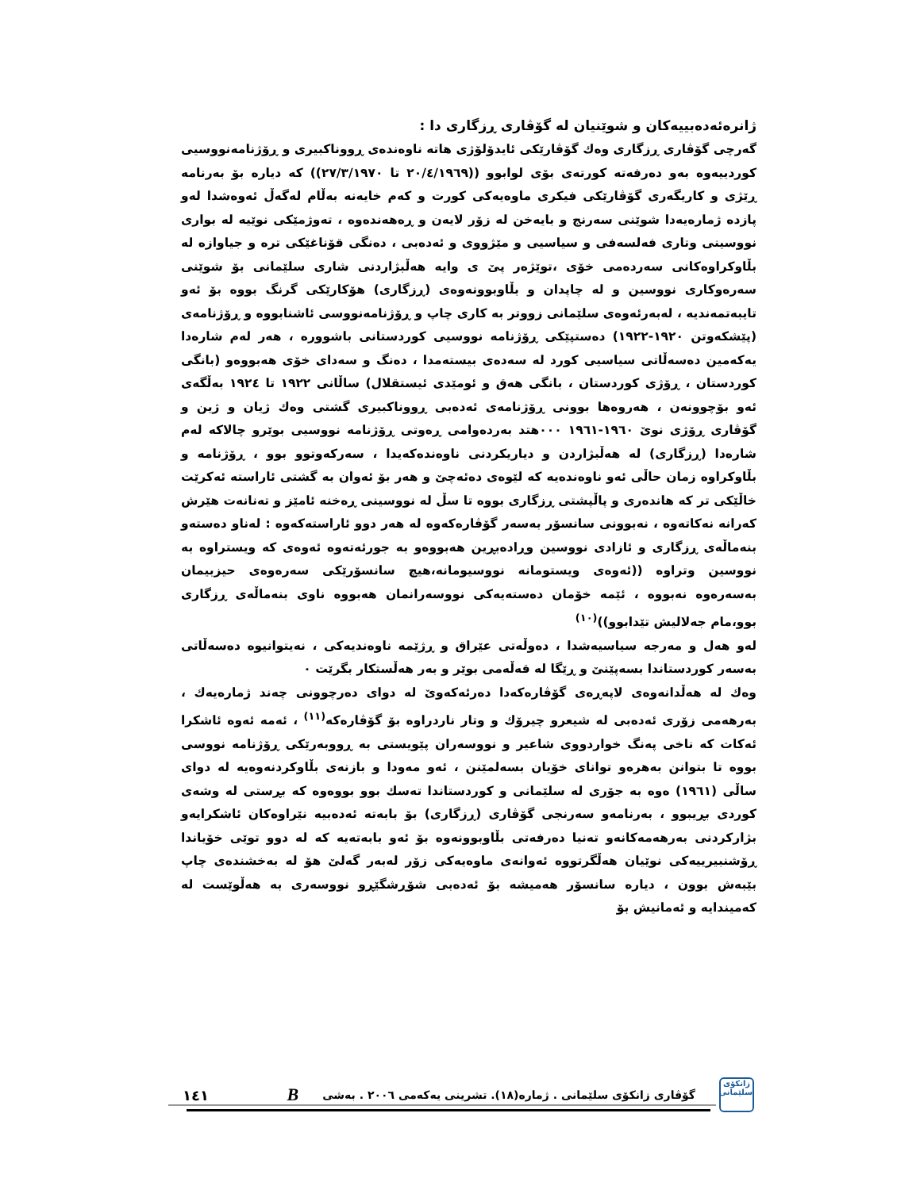ژانرەئەدەبییەکان و شوێنیان لە گۆڤاری ڕزگاری دا :
گەرچی گۆڤاری ڕزگاری وەك گۆڤارێکی ئایدۆلۆژی هاتە ناوەندەی ڕووناکبیری و ڕۆژنامەنووسیی کوردییەوە بەو دەرفەتە کورتەی بۆی لوابوو ((٢٠/٤/١٩٦٩ تا ٢٧/٣/١٩٧٠)) کە دیارە بۆ بەرنامە ڕێژی و کاریگەری گۆڤارێکی فیکری ماوەیەکی کورت و کەم خایەنە بەڵام لەگەڵ ئەوەشدا لەو پازدە ژمارەیەدا شوێنی سەرنج و بایەخن لە زۆر لایەن و ڕەهەندەوە ، تەوژمێکی نوێیە لە بواری نووسینی وتاری فەلسەفی و سیاسیی و مێژووی و ئەدەبی ، دەنگی قۆناغێکی ترە و جیاوازە لە بڵاوکراوەکانی سەردەمی خۆی ،توێژەر پێ ی وایە هەڵبژاردنی شاری سلێمانی بۆ شوێنی سەرەوکاری نووسین و لە چاپدان و بڵاوبوونەوەی (ڕزگاری) هۆکارێکی گرنگ بووە بۆ ئەو تایبەتمەندیە ، لەبەرئەوەی سلێمانی زووتر بە کاری چاپ و ڕۆژنامەنووسی ئاشنابووە و ڕۆژنامەی (پێشکەوتن ١٩٢٠-١٩٢٢) دەستپێکی ڕۆژنامە نووسیی کوردستانی باشوورە ، هەر لەم شارەدا یەکەمین دەسەڵاتی سیاسیی کورد لە سەدەی بیستەمدا ، دەنگ و سەدای خۆی هەبووەو (بانگی کوردستان ، ڕۆژی کوردستان ، بانگی هەق و ئومێدی ئیستقلال) ساڵانی ١٩٢٢ تا ١٩٢٤ بەڵگەی ئەو بۆچوونەن ، هەروەها بوونی ڕۆژنامەی ئەدەبی ڕووناکبیری گشتی وەك ژیان و ژین و گۆڤاری ڕۆژی نوێ ١٩٦٠-١٩٦١ ٠٠٠هتد بەردەوامی ڕەوتی ڕۆژنامە نووسیی بوێرو چالاکە لەم شارەدا (ڕزگاری) لە هەڵبژاردن و دیاریکردنی ناوەندەکەیدا ، سەرکەوتوو بوو ، ڕۆژنامە و بڵاوکراوە زمان حاڵی ئەو ناوەندەیە کە لێوەی دەئەچێ و هەر بۆ ئەوان بە گشتی ئاراستە ئەکرێت خاڵێکی تر کە هاندەری و پاڵپشتی ڕزگاری بووە تا سڵ لە نووسینی ڕەخنە ئامێز و تەنانەت هێرش کەرانە نەکاتەوە ، نەبوونی سانسۆر بەسەر گۆڤارەکەوە لە هەر دوو ئاراستەکەوە : لەناو دەستەو بنەماڵەی ڕزگاری و ئازادی نووسین وڕادەبڕین هەبووەو بە جورئەتەوە ئەوەی کە ویستراوە بە نووسین وتراوە ((ئەوەی ویستومانە نووسیومانە،هیچ سانسۆرێکی سەرەوەی حیزبیمان بەسەرەوە نەبووە ، ئێمە خۆمان دەستەیەکی نووسەرانمان هەبووە ناوی بنەماڵەی ڕزگاری بوو،مام جەلالیش تێدابوو))<sup>(١٠)</sup>
لەو هەل و مەرجە سیاسیەشدا ، دەوڵەتی عێراق و ڕژێمە ناوەندیەکی ، نەیتوانیوە دەسەڵاتی بەسەر کوردستاندا بسەپێنێ و ڕێگا لە قەڵەمی بوێر و بەر هەڵستکار بگرێت ٠
وەك لە هەڵدانەوەی لاپەڕەی گۆڤارەکەدا دەرئەکەوێ لە دوای دەرچوونی چەند ژمارەیەك ، بەرهەمی زۆری ئەدەبی لە شیعرو چیرۆك و وتار ناردراوە بۆ گۆڤارەکە<sup>(١١)</sup> ، ئەمە ئەوە ئاشکرا ئەکات کە ناخی پەنگ خواردووی شاعیر و نووسەران پێویستی بە ڕووبەرێکی ڕۆژنامە نووسی بووە تا بتوانن بەهرەو توانای خۆیان بسەلمێنن ، ئەو مەودا و بازنەی بڵاوکردنەوەیە لە دوای ساڵی (١٩٦١) ەوە بە جۆری لە سلێمانی و کوردستاندا تەسك بوو بووەوە کە بڕستی لە وشەی کوردی بڕیبوو ، بەرنامەو سەرنجی گۆڤاری (ڕزگاری) بۆ بابەتە ئەدەبیە نێراوەکان ئاشکرایەو بژارکردنی بەرهەمەکانەو تەنیا دەرفەتی بڵاوبوونەوە بۆ ئەو بابەتەیە کە لە دوو توێی خۆیاندا ڕۆشنبیرییەکی نوێیان هەڵگرتووە ئەوانەی ماوەیەکی زۆر لەبەر گەلێ هۆ لە بەخشندەی چاپ بێبەش بوون ، دیارە سانسۆر هەمیشە بۆ ئەدەبی شۆڕشگێڕو نووسەری بە هەڵوێست لە کەمیندایە و ئەمانیش بۆ
زانکۆی سلێمانی
گۆڤاری زانکۆی سلێمانی . ژمارە(١٨). تشرینی یەکەمی ٢٠٠٦ . بەشی B ١٤١